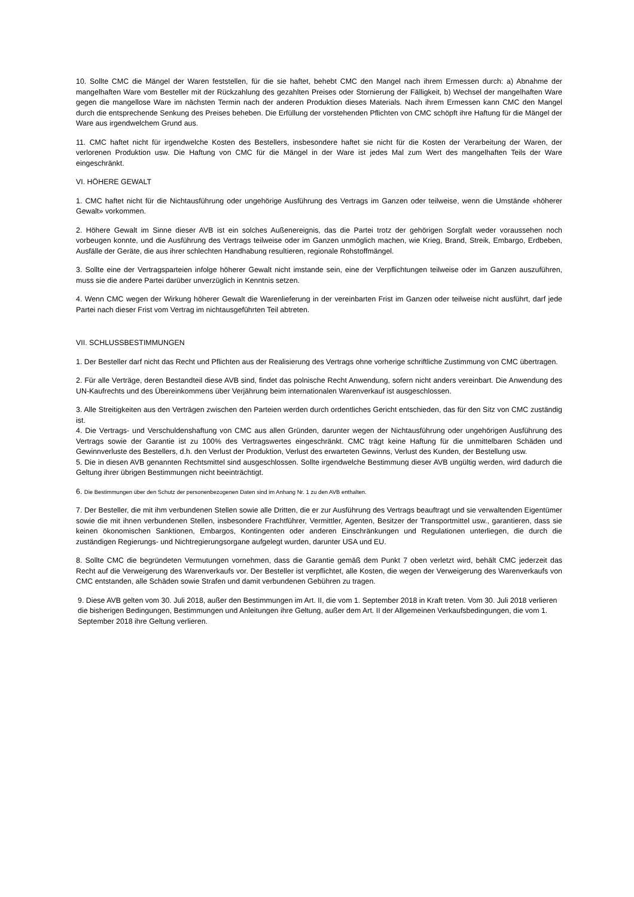10. Sollte CMC die Mängel der Waren feststellen, für die sie haftet, behebt CMC den Mangel nach ihrem Ermessen durch: a) Abnahme der mangelhaften Ware vom Besteller mit der Rückzahlung des gezahlten Preises oder Stornierung der Fälligkeit, b) Wechsel der mangelhaften Ware gegen die mangellose Ware im nächsten Termin nach der anderen Produktion dieses Materials. Nach ihrem Ermessen kann CMC den Mangel durch die entsprechende Senkung des Preises beheben. Die Erfüllung der vorstehenden Pflichten von CMC schöpft ihre Haftung für die Mängel der Ware aus irgendwelchem Grund aus.
11. CMC haftet nicht für irgendwelche Kosten des Bestellers, insbesondere haftet sie nicht für die Kosten der Verarbeitung der Waren, der verlorenen Produktion usw. Die Haftung von CMC für die Mängel in der Ware ist jedes Mal zum Wert des mangelhaften Teils der Ware eingeschränkt.
VI. HÖHERE GEWALT
1. CMC haftet nicht für die Nichtausführung oder ungehörige Ausführung des Vertrags im Ganzen oder teilweise, wenn die Umstände «höherer Gewalt» vorkommen.
2. Höhere Gewalt im Sinne dieser AVB ist ein solches Außenereignis, das die Partei trotz der gehörigen Sorgfalt weder voraussehen noch vorbeugen konnte, und die Ausführung des Vertrags teilweise oder im Ganzen unmöglich machen, wie Krieg, Brand, Streik, Embargo, Erdbeben, Ausfälle der Geräte, die aus ihrer schlechten Handhabung resultieren, regionale Rohstoffmängel.
3. Sollte eine der Vertragsparteien infolge höherer Gewalt nicht imstande sein, eine der Verpflichtungen teilweise oder im Ganzen auszuführen, muss sie die andere Partei darüber unverzüglich in Kenntnis setzen.
4. Wenn CMC wegen der Wirkung höherer Gewalt die Warenlieferung in der vereinbarten Frist im Ganzen oder teilweise nicht ausführt, darf jede Partei nach dieser Frist vom Vertrag im nichtausgeführten Teil abtreten.
VII. SCHLUSSBESTIMMUNGEN
1. Der Besteller darf nicht das Recht und Pflichten aus der Realisierung des Vertrags ohne vorherige schriftliche Zustimmung von CMC übertragen.
2. Für alle Verträge, deren Bestandteil diese AVB sind, findet das polnische Recht Anwendung, sofern nicht anders vereinbart. Die Anwendung des UN-Kaufrechts und des Übereinkommens über Verjährung beim internationalen Warenverkauf ist ausgeschlossen.
3. Alle Streitigkeiten aus den Verträgen zwischen den Parteien werden durch ordentliches Gericht entschieden, das für den Sitz von CMC zuständig ist.
4. Die Vertrags- und Verschuldenshaftung von CMC aus allen Gründen, darunter wegen der Nichtausführung oder ungehörigen Ausführung des Vertrags sowie der Garantie ist zu 100% des Vertragswertes eingeschränkt. CMC trägt keine Haftung für die unmittelbaren Schäden und Gewinnverluste des Bestellers, d.h. den Verlust der Produktion, Verlust des erwarteten Gewinns, Verlust des Kunden, der Bestellung usw.
5. Die in diesen AVB genannten Rechtsmittel sind ausgeschlossen. Sollte irgendwelche Bestimmung dieser AVB ungültig werden, wird dadurch die Geltung ihrer übrigen Bestimmungen nicht beeinträchtigt.
6. Die Bestimmungen über den Schutz der personenbezogenen Daten sind im Anhang Nr. 1 zu den AVB enthalten.
7. Der Besteller, die mit ihm verbundenen Stellen sowie alle Dritten, die er zur Ausführung des Vertrags beauftragt und sie verwaltenden Eigentümer sowie die mit ihnen verbundenen Stellen, insbesondere Frachtführer, Vermittler, Agenten, Besitzer der Transportmittel usw., garantieren, dass sie keinen ökonomischen Sanktionen, Embargos, Kontingenten oder anderen Einschränkungen und Regulationen unterliegen, die durch die zuständigen Regierungs- und Nichtregierungsorgane aufgelegt wurden, darunter USA und EU.
8. Sollte CMC die begründeten Vermutungen vornehmen, dass die Garantie gemäß dem Punkt 7 oben verletzt wird, behält CMC jederzeit das Recht auf die Verweigerung des Warenverkaufs vor. Der Besteller ist verpflichtet, alle Kosten, die wegen der Verweigerung des Warenverkaufs von CMC entstanden, alle Schäden sowie Strafen und damit verbundenen Gebühren zu tragen.
9. Diese AVB gelten vom 30. Juli 2018, außer den Bestimmungen im Art. II, die vom 1. September 2018 in Kraft treten. Vom 30. Juli 2018 verlieren die bisherigen Bedingungen, Bestimmungen und Anleitungen ihre Geltung, außer dem Art. II der Allgemeinen Verkaufsbedingungen, die vom 1. September 2018 ihre Geltung verlieren.